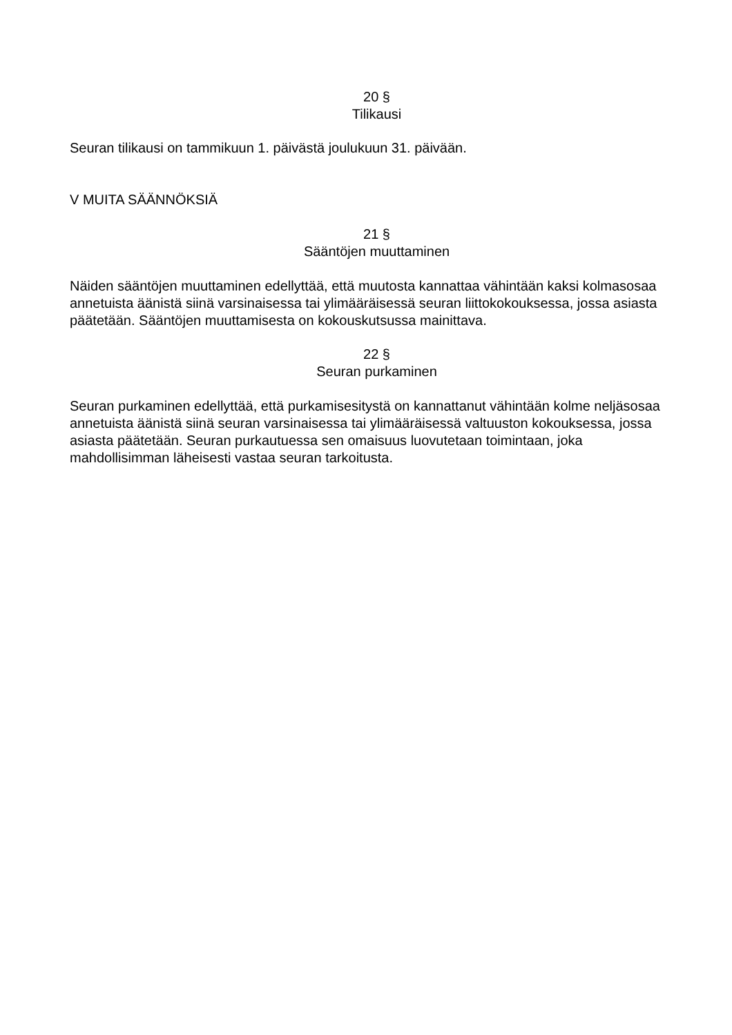20 §
Tilikausi
Seuran tilikausi on tammikuun 1. päivästä joulukuun 31. päivään.
V MUITA SÄÄNNÖKSIÄ
21 §
Sääntöjen muuttaminen
Näiden sääntöjen muuttaminen edellyttää, että muutosta kannattaa vähintään kaksi kolmasosaa annetuista äänistä siinä varsinaisessa tai ylimääräisessä seuran liittokokouksessa, jossa asiasta päätetään. Sääntöjen muuttamisesta on kokouskutsussa mainittava.
22 §
Seuran purkaminen
Seuran purkaminen edellyttää, että purkamisesitystä on kannattanut vähintään kolme neljäsosaa annetuista äänistä siinä seuran varsinaisessa tai ylimääräisessä valtuuston kokouksessa, jossa asiasta päätetään. Seuran purkautuessa sen omaisuus luovutetaan toimintaan, joka mahdollisimman läheisesti vastaa seuran tarkoitusta.